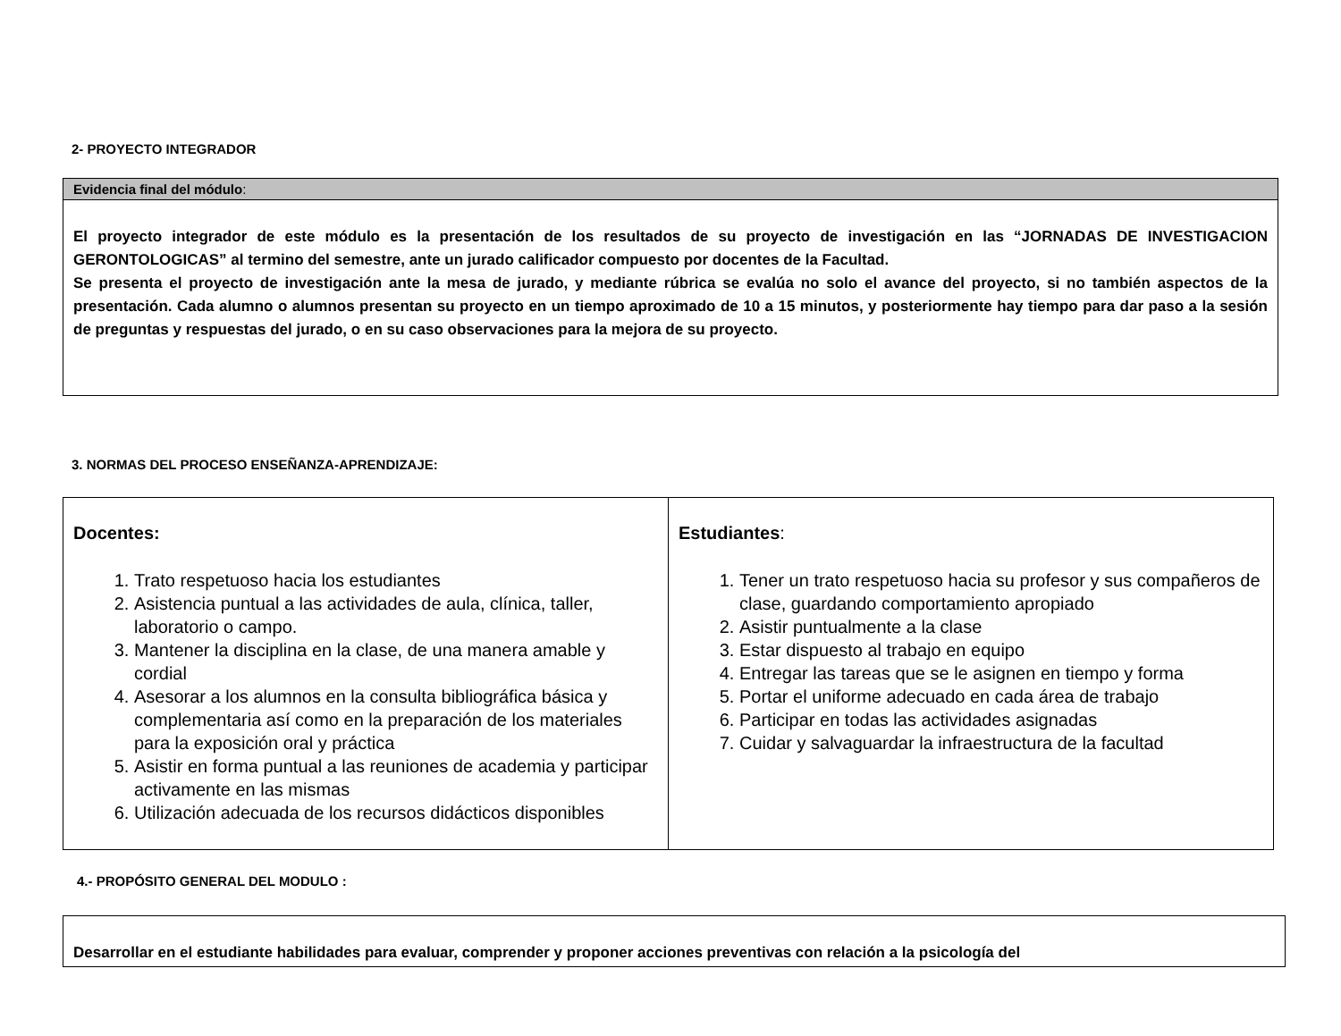2- PROYECTO INTEGRADOR
| Evidencia final del módulo : |
| El proyecto integrador de este módulo es la presentación de los resultados de su proyecto de investigación en las “JORNADAS DE INVESTIGACION GERONTOLOGICAS” al termino del semestre, ante un jurado calificador compuesto por docentes de la Facultad. Se presenta el proyecto de investigación ante la mesa de jurado, y mediante rúbrica se evalúa no solo el avance del proyecto, si no también aspectos de la presentación. Cada alumno o alumnos presentan su proyecto en un tiempo aproximado de 10 a 15 minutos, y posteriormente hay tiempo para dar paso a la sesión de preguntas y respuestas del jurado, o en su caso observaciones para la mejora de su proyecto. |
3. NORMAS DEL PROCESO ENSEÑANZA-APRENDIZAJE:
| Docentes: 1. Trato respetuoso hacia los estudiantes 2. Asistencia puntual a las actividades de aula, clínica, taller, laboratorio o campo. 3. Mantener la disciplina en la clase, de una manera amable y cordial 4. Asesorar a los alumnos en la consulta bibliográfica básica y complementaria así como en la preparación de los materiales para la exposición oral y práctica 5. Asistir en forma puntual a las reuniones de academia y participar activamente en las mismas 6. Utilización adecuada de los recursos didácticos disponibles | Estudiantes : 1. Tener un trato respetuoso hacia su profesor y sus compañeros de clase, guardando comportamiento apropiado 2. Asistir puntualmente a la clase 3. Estar dispuesto al trabajo en equipo 4. Entregar las tareas que se le asignen en tiempo y forma 5. Portar el uniforme adecuado en cada área de trabajo 6. Participar en todas las actividades asignadas 7. Cuidar y salvaguardar la infraestructura de la facultad |
4.- PROPÓSITO GENERAL DEL MODULO :
| Desarrollar en el estudiante habilidades para evaluar, comprender y proponer acciones preventivas con relación a la psicología del |